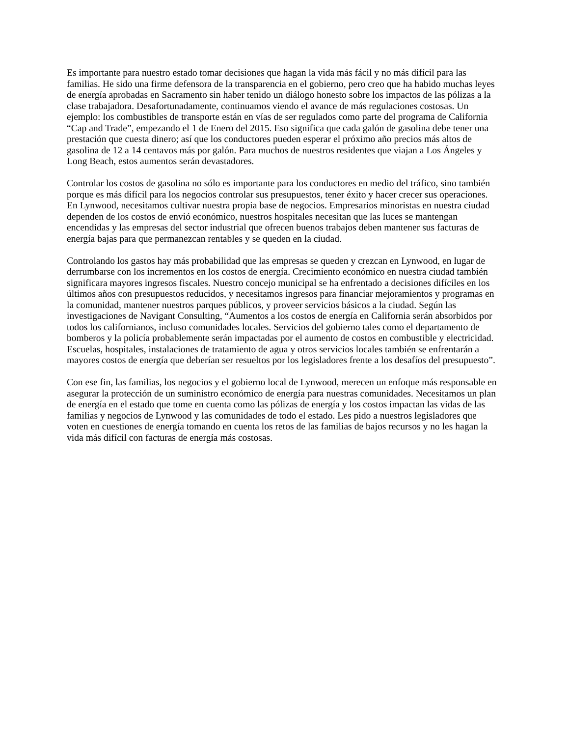Es importante para nuestro estado tomar decisiones que hagan la vida más fácil y no más difícil para las familias. He sido una firme defensora de la transparencia en el gobierno, pero creo que ha habido muchas leyes de energía aprobadas en Sacramento sin haber tenido un diálogo honesto sobre los impactos de las pólizas a la clase trabajadora. Desafortunadamente, continuamos viendo el avance de más regulaciones costosas. Un ejemplo: los combustibles de transporte están en vías de ser regulados como parte del programa de California “Cap and Trade”, empezando el 1 de Enero del 2015. Eso significa que cada galón de gasolina debe tener una prestación que cuesta dinero; así que los conductores pueden esperar el próximo año precios más altos de gasolina de 12 a 14 centavos más por galón. Para muchos de nuestros residentes que viajan a Los Ángeles y Long Beach, estos aumentos serán devastadores.
Controlar los costos de gasolina no sólo es importante para los conductores en medio del tráfico, sino también porque es más difícil para los negocios controlar sus presupuestos, tener éxito y hacer crecer sus operaciones. En Lynwood, necesitamos cultivar nuestra propia base de negocios. Empresarios minoristas en nuestra ciudad dependen de los costos de envió económico, nuestros hospitales necesitan que las luces se mantengan encendidas y las empresas del sector industrial que ofrecen buenos trabajos deben mantener sus facturas de energía bajas para que permanezcan rentables y se queden en la ciudad.
Controlando los gastos hay más probabilidad que las empresas se queden y crezcan en Lynwood, en lugar de derrumbarse con los incrementos en los costos de energía. Crecimiento económico en nuestra ciudad también significara mayores ingresos fiscales. Nuestro concejo municipal se ha enfrentado a decisiones difíciles en los últimos años con presupuestos reducidos, y necesitamos ingresos para financiar mejoramientos y programas en la comunidad, mantener nuestros parques públicos, y proveer servicios básicos a la ciudad. Según las investigaciones de Navigant Consulting, “Aumentos a los costos de energía en California serán absorbidos por todos los californianos, incluso comunidades locales. Servicios del gobierno tales como el departamento de bomberos y la policía probablemente serán impactadas por el aumento de costos en combustible y electricidad. Escuelas, hospitales, instalaciones de tratamiento de agua y otros servicios locales también se enfrentarán a mayores costos de energía que deberían ser resueltos por los legisladores frente a los desafíos del presupuesto”.
Con ese fin, las familias, los negocios y el gobierno local de Lynwood, merecen un enfoque más responsable en asegurar la protección de un suministro económico de energía para nuestras comunidades. Necesitamos un plan de energía en el estado que tome en cuenta como las pólizas de energía y los costos impactan las vidas de las familias y negocios de Lynwood y las comunidades de todo el estado. Les pido a nuestros legisladores que voten en cuestiones de energía tomando en cuenta los retos de las familias de bajos recursos y no les hagan la vida más difícil con facturas de energía más costosas.